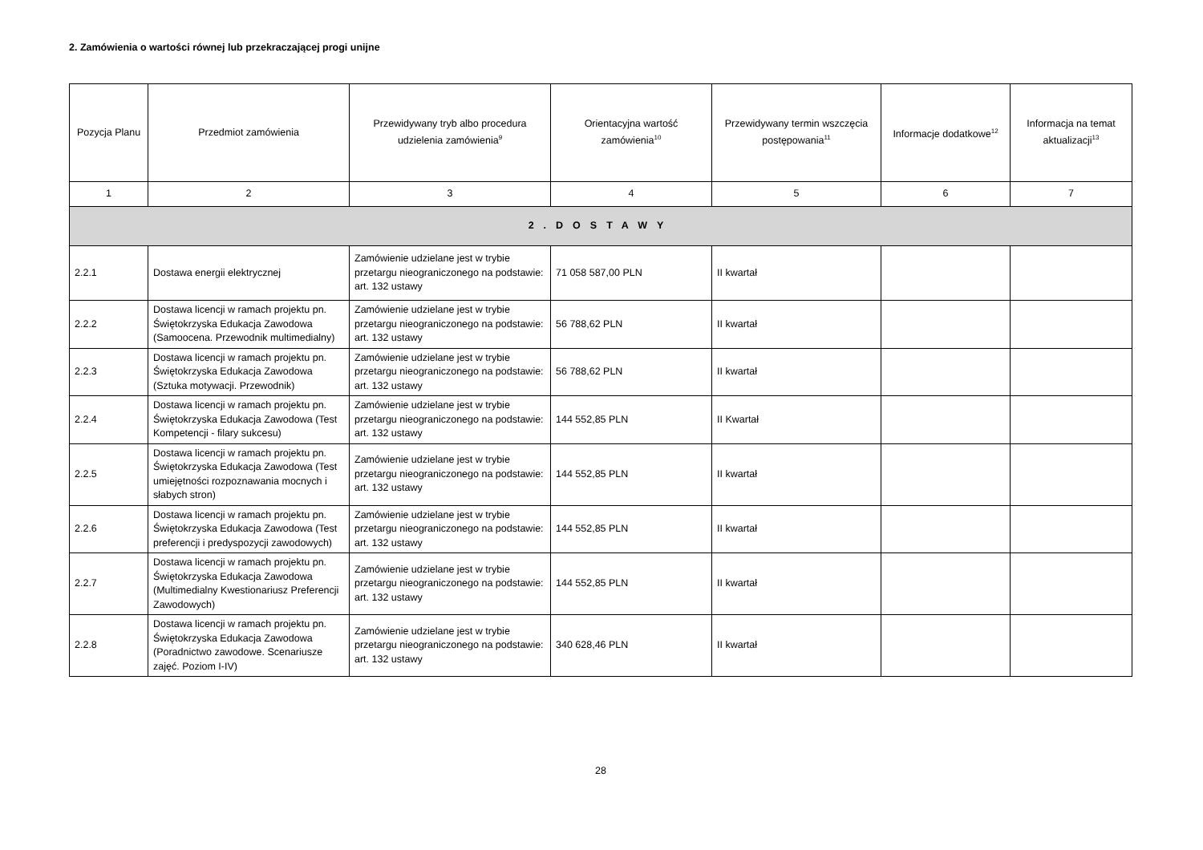2. Zamówienia o wartości równej lub przekraczającej progi unijne
| Pozycja Planu | Przedmiot zamówienia | Przewidywany tryb albo procedura udzielenia zamówienia<sup>9</sup> | Orientacyjna wartość zamówienia<sup>10</sup> | Przewidywany termin wszczęcia postępowania<sup>11</sup> | Informacje dodatkowe<sup>12</sup> | Informacja na temat aktualizacji<sup>13</sup> |
| --- | --- | --- | --- | --- | --- | --- |
| 1 | 2 | 3 | 4 | 5 | 6 | 7 |
| 2.DOSTAWY | | | | | | |
| 2.2.1 | Dostawa energii elektrycznej | Zamówienie udzielane jest w trybie przetargu nieograniczonego na podstawie: art. 132 ustawy | 71 058 587,00 PLN | II kwartał | | |
| 2.2.2 | Dostawa licencji w ramach projektu pn. Świętokrzyska Edukacja Zawodowa (Samoocena. Przewodnik multimedialny) | Zamówienie udzielane jest w trybie przetargu nieograniczonego na podstawie: art. 132 ustawy | 56 788,62 PLN | II kwartał | | |
| 2.2.3 | Dostawa licencji w ramach projektu pn. Świętokrzyska Edukacja Zawodowa (Sztuka motywacji. Przewodnik) | Zamówienie udzielane jest w trybie przetargu nieograniczonego na podstawie: art. 132 ustawy | 56 788,62 PLN | II kwartał | | |
| 2.2.4 | Dostawa licencji w ramach projektu pn. Świętokrzyska Edukacja Zawodowa (Test Kompetencji - filary sukcesu) | Zamówienie udzielane jest w trybie przetargu nieograniczonego na podstawie: art. 132 ustawy | 144 552,85 PLN | II Kwartał | | |
| 2.2.5 | Dostawa licencji w ramach projektu pn. Świętokrzyska Edukacja Zawodowa (Test umiejętności rozpoznawania mocnych i słabych stron) | Zamówienie udzielane jest w trybie przetargu nieograniczonego na podstawie: art. 132 ustawy | 144 552,85 PLN | II kwartał | | |
| 2.2.6 | Dostawa licencji w ramach projektu pn. Świętokrzyska Edukacja Zawodowa (Test preferencji i predyspozycji zawodowych) | Zamówienie udzielane jest w trybie przetargu nieograniczonego na podstawie: art. 132 ustawy | 144 552,85 PLN | II kwartał | | |
| 2.2.7 | Dostawa licencji w ramach projektu pn. Świętokrzyska Edukacja Zawodowa (Multimedialny Kwestionariusz Preferencji Zawodowych) | Zamówienie udzielane jest w trybie przetargu nieograniczonego na podstawie: art. 132 ustawy | 144 552,85 PLN | II kwartał | | |
| 2.2.8 | Dostawa licencji w ramach projektu pn. Świętokrzyska Edukacja Zawodowa (Poradnictwo zawodowe. Scenariusze zajęć. Poziom I-IV) | Zamówienie udzielane jest w trybie przetargu nieograniczonego na podstawie: art. 132 ustawy | 340 628,46 PLN | II kwartał | | |
28